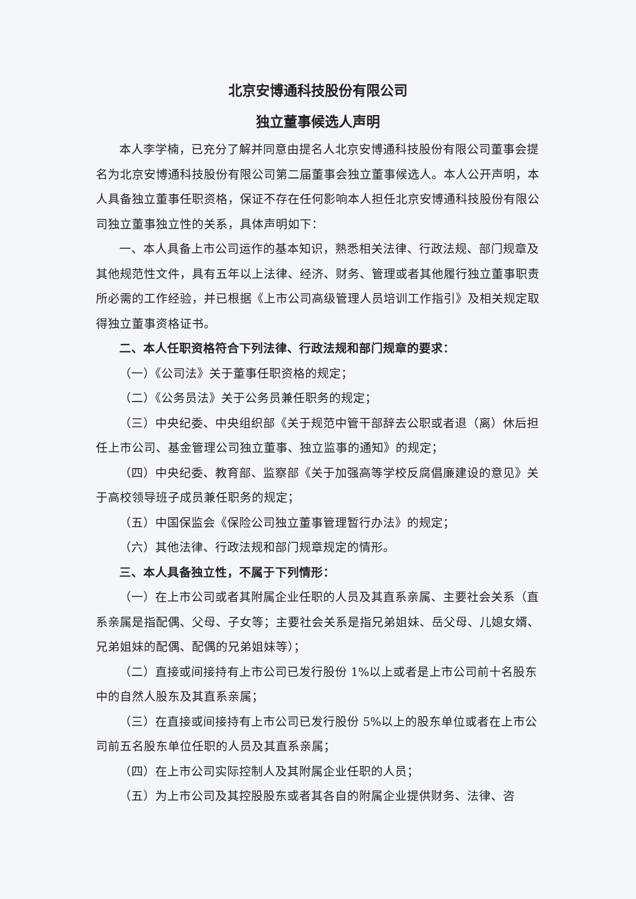北京安博通科技股份有限公司
独立董事候选人声明
本人李学楠，已充分了解并同意由提名人北京安博通科技股份有限公司董事会提名为北京安博通科技股份有限公司第二届董事会独立董事候选人。本人公开声明，本人具备独立董事任职资格，保证不存在任何影响本人担任北京安博通科技股份有限公司独立董事独立性的关系，具体声明如下：
一、本人具备上市公司运作的基本知识，熟悉相关法律、行政法规、部门规章及其他规范性文件，具有五年以上法律、经济、财务、管理或者其他履行独立董事职责所必需的工作经验，并已根据《上市公司高级管理人员培训工作指引》及相关规定取得独立董事资格证书。
二、本人任职资格符合下列法律、行政法规和部门规章的要求：
（一）《公司法》关于董事任职资格的规定；
（二）《公务员法》关于公务员兼任职务的规定；
（三）中央纪委、中央组织部《关于规范中管干部辞去公职或者退（离）休后担任上市公司、基金管理公司独立董事、独立监事的通知》的规定；
（四）中央纪委、教育部、监察部《关于加强高等学校反腐倡廉建设的意见》关于高校领导班子成员兼任职务的规定；
（五）中国保监会《保险公司独立董事管理暂行办法》的规定；
（六）其他法律、行政法规和部门规章规定的情形。
三、本人具备独立性，不属于下列情形：
（一）在上市公司或者其附属企业任职的人员及其直系亲属、主要社会关系（直系亲属是指配偶、父母、子女等；主要社会关系是指兄弟姐妹、岳父母、儿媳女婿、兄弟姐妹的配偶、配偶的兄弟姐妹等）；
（二）直接或间接持有上市公司已发行股份 1%以上或者是上市公司前十名股东中的自然人股东及其直系亲属；
（三）在直接或间接持有上市公司已发行股份 5%以上的股东单位或者在上市公司前五名股东单位任职的人员及其直系亲属；
（四）在上市公司实际控制人及其附属企业任职的人员；
（五）为上市公司及其控股股东或者其各自的附属企业提供财务、法律、咨